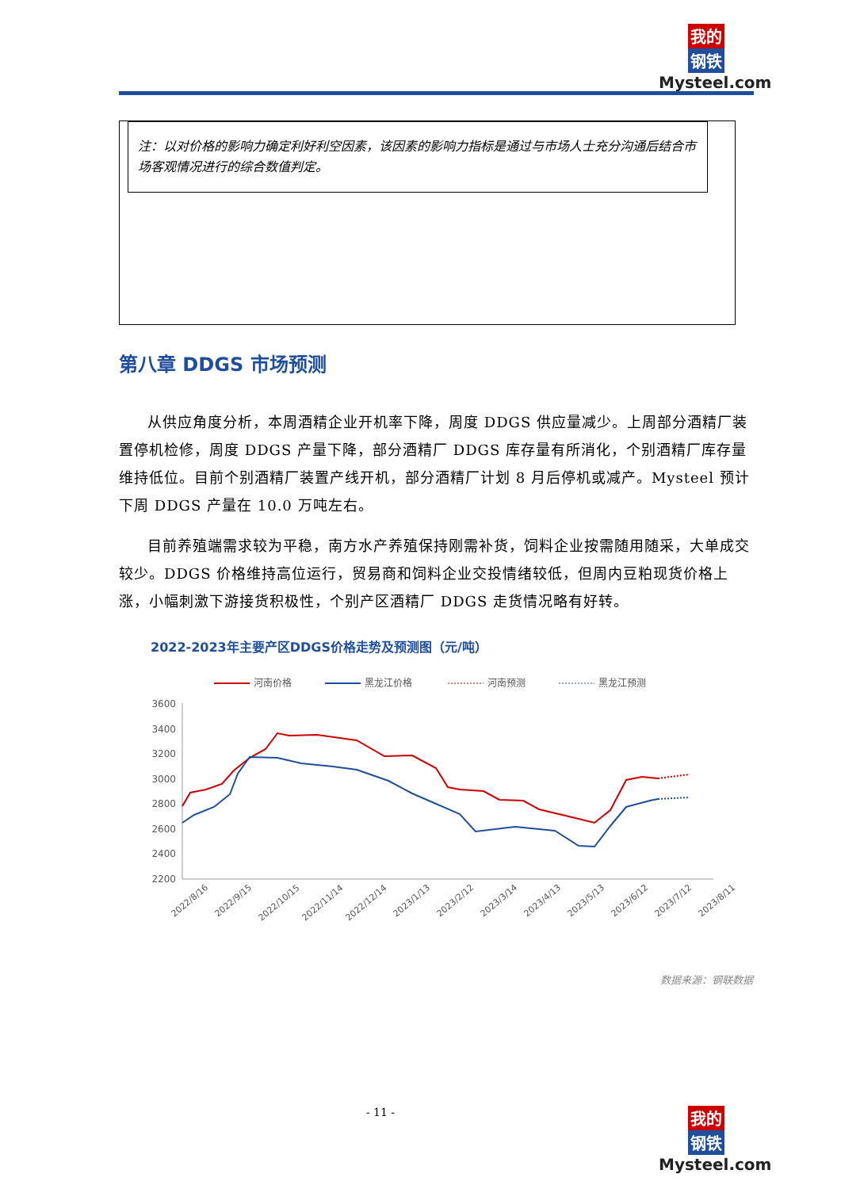我的
钢铁
Mysteel.com
注：以对价格的影响力确定利好利空因素，该因素的影响力指标是通过与市场人士充分沟通后结合市场客观情况进行的综合数值判定。
第八章 DDGS 市场预测
从供应角度分析，本周酒精企业开机率下降，周度 DDGS 供应量减少。上周部分酒精厂装置停机检修，周度 DDGS 产量下降，部分酒精厂 DDGS 库存量有所消化，个别酒精厂库存量维持低位。目前个别酒精厂装置产线开机，部分酒精厂计划 8 月后停机或减产。Mysteel 预计下周 DDGS 产量在 10.0 万吨左右。
目前养殖端需求较为平稳，南方水产养殖保持刚需补货，饲料企业按需随用随采，大单成交较少。DDGS 价格维持高位运行，贸易商和饲料企业交投情绪较低，但周内豆粕现货价格上涨，小幅刺激下游接货积极性，个别产区酒精厂 DDGS 走货情况略有好转。
2022-2023年主要产区DDGS价格走势及预测图（元/吨）
河南价格
黑龙江价格
河南预测
黑龙江预测
3600
3400
3200
3000
2800
2600
2400
2200
2022/8/16
2022/9/15
2022/10/15
2022/11/14
2022/12/14
2023/1/13
2023/2/12
2023/3/14
2023/4/13
2023/5/13
2023/6/12
2023/7/12
2023/8/11
数据来源：钢联数据
- 11 -
我的
钢铁
Mysteel.com